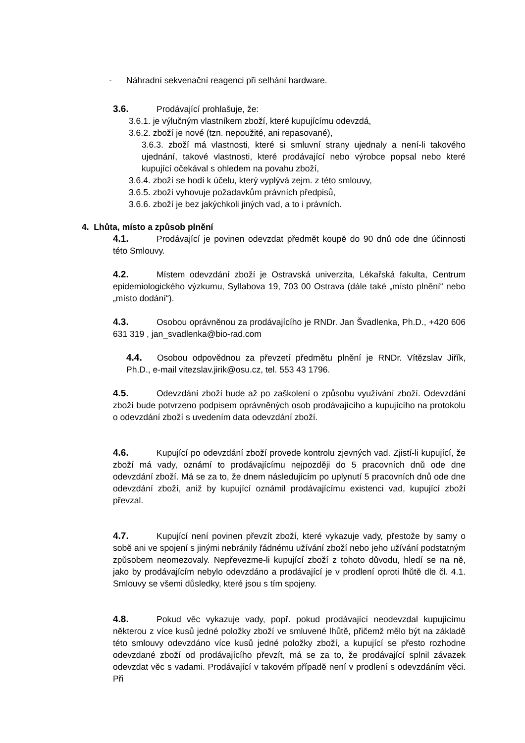- Náhradní sekvenační reagenci při selhání hardware.
3.6. Prodávající prohlašuje, že:
3.6.1. je výlučným vlastníkem zboží, které kupujícímu odevzdá,
3.6.2. zboží je nové (tzn. nepoužité, ani repasované),
3.6.3. zboží má vlastnosti, které si smluvní strany ujednaly a není-li takového ujednání, takové vlastnosti, které prodávající nebo výrobce popsal nebo které kupující očekával s ohledem na povahu zboží,
3.6.4. zboží se hodí k účelu, který vyplývá zejm. z této smlouvy,
3.6.5. zboží vyhovuje požadavkům právních předpisů,
3.6.6. zboží je bez jakýchkoli jiných vad, a to i právních.
4. Lhůta, místo a způsob plnění
4.1. Prodávající je povinen odevzdat předmět koupě do 90 dnů ode dne účinnosti této Smlouvy.
4.2. Místem odevzdání zboží je Ostravská univerzita, Lékařská fakulta, Centrum epidemiologického výzkumu, Syllabova 19, 703 00 Ostrava (dále také „místo plnění“ nebo „místo dodání“).
4.3. Osobou oprávněnou za prodávajícího je RNDr. Jan Švadlenka, Ph.D., +420 606 631 319 , jan_svadlenka@bio-rad.com
4.4. Osobou odpovědnou za převzetí předmětu plnění je RNDr. Vítězslav Jiřík, Ph.D., e-mail vitezslav.jirik@osu.cz, tel. 553 43 1796.
4.5. Odevzdání zboží bude až po zaškolení o způsobu využívání zboží. Odevzdání zboží bude potvrzeno podpisem oprávněných osob prodávajícího a kupujícího na protokolu o odevzdání zboží s uvedením data odevzdání zboží.
4.6. Kupující po odevzdání zboží provede kontrolu zjevných vad. Zjistí-li kupující, že zboží má vady, oznámí to prodávajícímu nejpozději do 5 pracovních dnů ode dne odevzdání zboží. Má se za to, že dnem následujícím po uplynutí 5 pracovních dnů ode dne odevzdání zboží, aniž by kupující oznámil prodávajícímu existenci vad, kupující zboží převzal.
4.7. Kupující není povinen převzít zboží, které vykazuje vady, přestože by samy o sobě ani ve spojení s jinými nebránily řádnému užívání zboží nebo jeho užívání podstatným způsobem neomezovaly. Nepřevezme-li kupující zboží z tohoto důvodu, hledí se na ně, jako by prodávajícím nebylo odevzdáno a prodávající je v prodlení oproti lhůtě dle čl. 4.1. Smlouvy se všemi důsledky, které jsou s tím spojeny.
4.8. Pokud věc vykazuje vady, popř. pokud prodávající neodevzdal kupujícímu některou z více kusů jedné položky zboží ve smluvené lhůtě, přičemž mělo být na základě této smlouvy odevzdáno více kusů jedné položky zboží, a kupující se přesto rozhodne odevzdané zboží od prodávajícího převzít, má se za to, že prodávající splnil závazek odevzdat věc s vadami. Prodávající v takovém případě není v prodlení s odevzdáním věci. Při